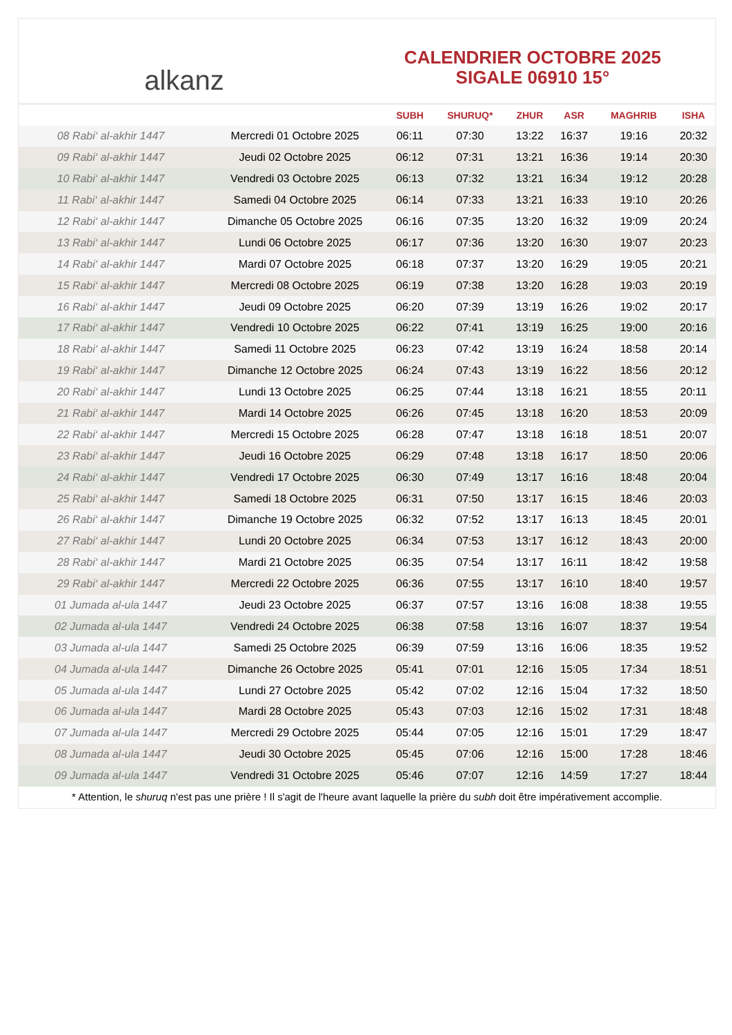alkanz
CALENDRIER OCTOBRE 2025
SIGALE 06910 15°
| | | SUBH | SHURUQ* | ZHUR | ASR | MAGHRIB | ISHA |
| --- | --- | --- | --- | --- | --- | --- | --- |
| 08 Rabi‘ al-akhir 1447 | Mercredi 01 Octobre 2025 | 06:11 | 07:30 | 13:22 | 16:37 | 19:16 | 20:32 |
| 09 Rabi‘ al-akhir 1447 | Jeudi 02 Octobre 2025 | 06:12 | 07:31 | 13:21 | 16:36 | 19:14 | 20:30 |
| 10 Rabi‘ al-akhir 1447 | Vendredi 03 Octobre 2025 | 06:13 | 07:32 | 13:21 | 16:34 | 19:12 | 20:28 |
| 11 Rabi‘ al-akhir 1447 | Samedi 04 Octobre 2025 | 06:14 | 07:33 | 13:21 | 16:33 | 19:10 | 20:26 |
| 12 Rabi‘ al-akhir 1447 | Dimanche 05 Octobre 2025 | 06:16 | 07:35 | 13:20 | 16:32 | 19:09 | 20:24 |
| 13 Rabi‘ al-akhir 1447 | Lundi 06 Octobre 2025 | 06:17 | 07:36 | 13:20 | 16:30 | 19:07 | 20:23 |
| 14 Rabi‘ al-akhir 1447 | Mardi 07 Octobre 2025 | 06:18 | 07:37 | 13:20 | 16:29 | 19:05 | 20:21 |
| 15 Rabi‘ al-akhir 1447 | Mercredi 08 Octobre 2025 | 06:19 | 07:38 | 13:20 | 16:28 | 19:03 | 20:19 |
| 16 Rabi‘ al-akhir 1447 | Jeudi 09 Octobre 2025 | 06:20 | 07:39 | 13:19 | 16:26 | 19:02 | 20:17 |
| 17 Rabi‘ al-akhir 1447 | Vendredi 10 Octobre 2025 | 06:22 | 07:41 | 13:19 | 16:25 | 19:00 | 20:16 |
| 18 Rabi‘ al-akhir 1447 | Samedi 11 Octobre 2025 | 06:23 | 07:42 | 13:19 | 16:24 | 18:58 | 20:14 |
| 19 Rabi‘ al-akhir 1447 | Dimanche 12 Octobre 2025 | 06:24 | 07:43 | 13:19 | 16:22 | 18:56 | 20:12 |
| 20 Rabi‘ al-akhir 1447 | Lundi 13 Octobre 2025 | 06:25 | 07:44 | 13:18 | 16:21 | 18:55 | 20:11 |
| 21 Rabi‘ al-akhir 1447 | Mardi 14 Octobre 2025 | 06:26 | 07:45 | 13:18 | 16:20 | 18:53 | 20:09 |
| 22 Rabi‘ al-akhir 1447 | Mercredi 15 Octobre 2025 | 06:28 | 07:47 | 13:18 | 16:18 | 18:51 | 20:07 |
| 23 Rabi‘ al-akhir 1447 | Jeudi 16 Octobre 2025 | 06:29 | 07:48 | 13:18 | 16:17 | 18:50 | 20:06 |
| 24 Rabi‘ al-akhir 1447 | Vendredi 17 Octobre 2025 | 06:30 | 07:49 | 13:17 | 16:16 | 18:48 | 20:04 |
| 25 Rabi‘ al-akhir 1447 | Samedi 18 Octobre 2025 | 06:31 | 07:50 | 13:17 | 16:15 | 18:46 | 20:03 |
| 26 Rabi‘ al-akhir 1447 | Dimanche 19 Octobre 2025 | 06:32 | 07:52 | 13:17 | 16:13 | 18:45 | 20:01 |
| 27 Rabi‘ al-akhir 1447 | Lundi 20 Octobre 2025 | 06:34 | 07:53 | 13:17 | 16:12 | 18:43 | 20:00 |
| 28 Rabi‘ al-akhir 1447 | Mardi 21 Octobre 2025 | 06:35 | 07:54 | 13:17 | 16:11 | 18:42 | 19:58 |
| 29 Rabi‘ al-akhir 1447 | Mercredi 22 Octobre 2025 | 06:36 | 07:55 | 13:17 | 16:10 | 18:40 | 19:57 |
| 01 Jumada al-ula 1447 | Jeudi 23 Octobre 2025 | 06:37 | 07:57 | 13:16 | 16:08 | 18:38 | 19:55 |
| 02 Jumada al-ula 1447 | Vendredi 24 Octobre 2025 | 06:38 | 07:58 | 13:16 | 16:07 | 18:37 | 19:54 |
| 03 Jumada al-ula 1447 | Samedi 25 Octobre 2025 | 06:39 | 07:59 | 13:16 | 16:06 | 18:35 | 19:52 |
| 04 Jumada al-ula 1447 | Dimanche 26 Octobre 2025 | 05:41 | 07:01 | 12:16 | 15:05 | 17:34 | 18:51 |
| 05 Jumada al-ula 1447 | Lundi 27 Octobre 2025 | 05:42 | 07:02 | 12:16 | 15:04 | 17:32 | 18:50 |
| 06 Jumada al-ula 1447 | Mardi 28 Octobre 2025 | 05:43 | 07:03 | 12:16 | 15:02 | 17:31 | 18:48 |
| 07 Jumada al-ula 1447 | Mercredi 29 Octobre 2025 | 05:44 | 07:05 | 12:16 | 15:01 | 17:29 | 18:47 |
| 08 Jumada al-ula 1447 | Jeudi 30 Octobre 2025 | 05:45 | 07:06 | 12:16 | 15:00 | 17:28 | 18:46 |
| 09 Jumada al-ula 1447 | Vendredi 31 Octobre 2025 | 05:46 | 07:07 | 12:16 | 14:59 | 17:27 | 18:44 |
* Attention, le shuruq n'est pas une prière ! Il s'agit de l'heure avant laquelle la prière du subh doit être impérativement accomplie.